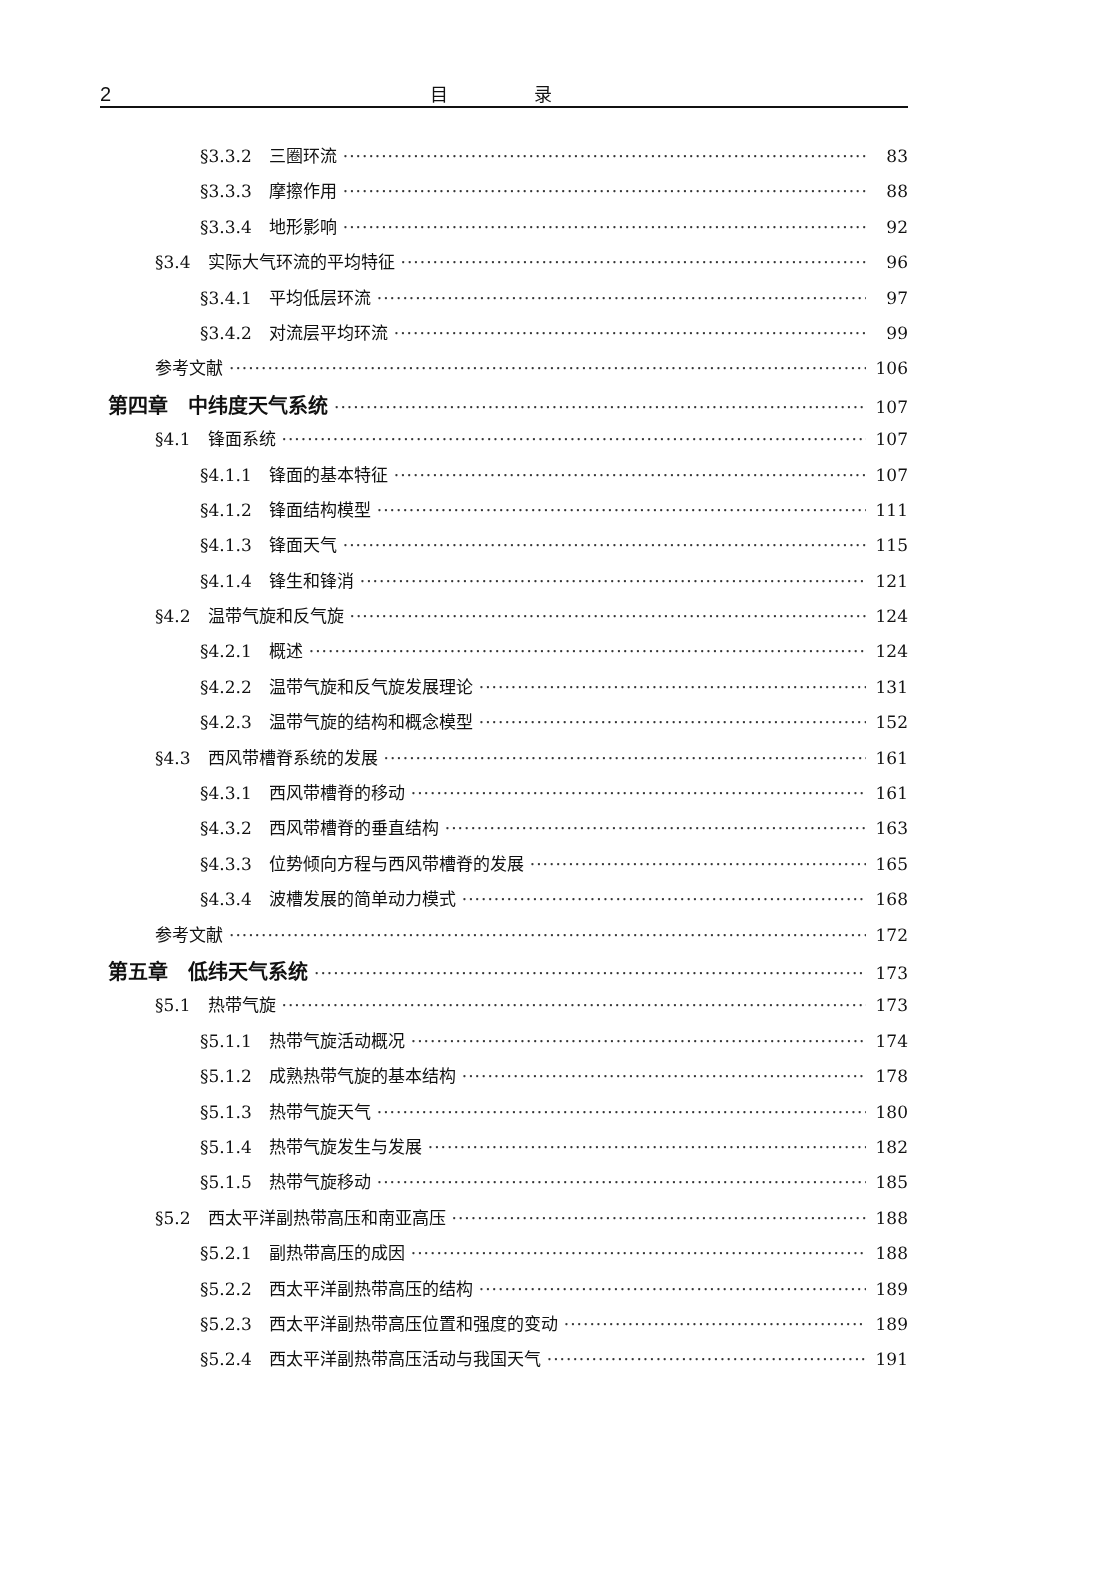2 目 录
§3.3.2　三圈环流 83
§3.3.3　摩擦作用 88
§3.3.4　地形影响 92
§3.4　实际大气环流的平均特征 96
§3.4.1　平均低层环流 97
§3.4.2　对流层平均环流 99
参考文献 106
第四章　中纬度天气系统 107
§4.1　锋面系统 107
§4.1.1　锋面的基本特征 107
§4.1.2　锋面结构模型 111
§4.1.3　锋面天气 115
§4.1.4　锋生和锋消 121
§4.2　温带气旋和反气旋 124
§4.2.1　概述 124
§4.2.2　温带气旋和反气旋发展理论 131
§4.2.3　温带气旋的结构和概念模型 152
§4.3　西风带槽脊系统的发展 161
§4.3.1　西风带槽脊的移动 161
§4.3.2　西风带槽脊的垂直结构 163
§4.3.3　位势倾向方程与西风带槽脊的发展 165
§4.3.4　波槽发展的简单动力模式 168
参考文献 172
第五章　低纬天气系统 173
§5.1　热带气旋 173
§5.1.1　热带气旋活动概况 174
§5.1.2　成熟热带气旋的基本结构 178
§5.1.3　热带气旋天气 180
§5.1.4　热带气旋发生与发展 182
§5.1.5　热带气旋移动 185
§5.2　西太平洋副热带高压和南亚高压 188
§5.2.1　副热带高压的成因 188
§5.2.2　西太平洋副热带高压的结构 189
§5.2.3　西太平洋副热带高压位置和强度的变动 189
§5.2.4　西太平洋副热带高压活动与我国天气 191